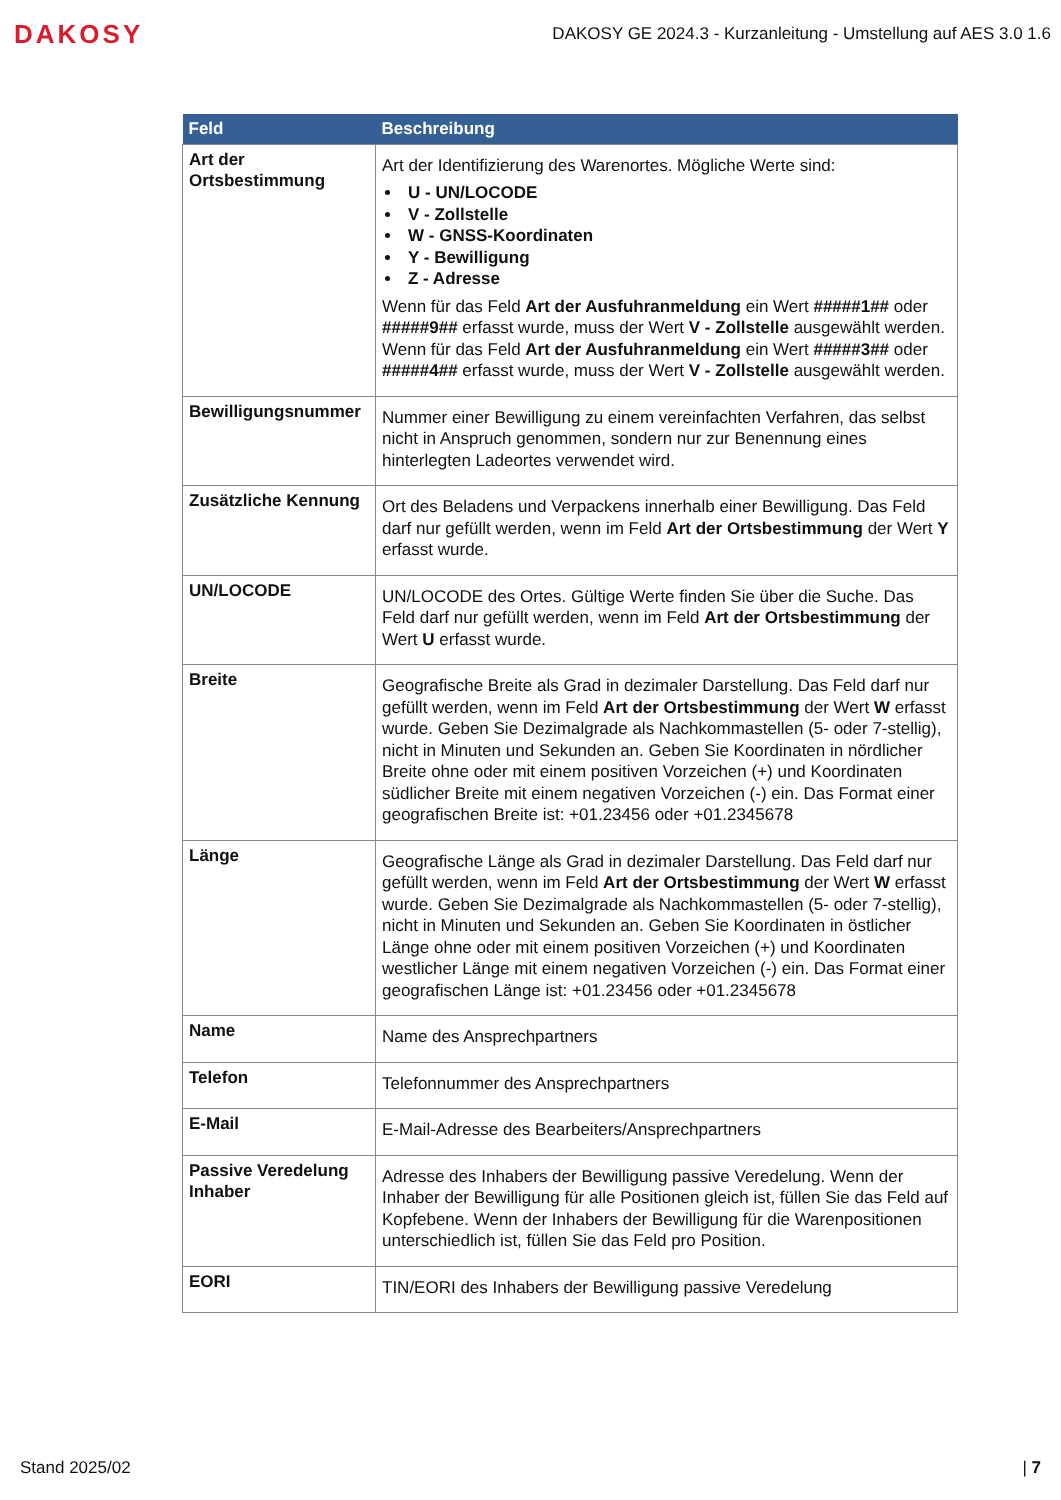DAKOSY
DAKOSY GE 2024.3 - Kurzanleitung - Umstellung auf AES 3.0 1.6
| Feld | Beschreibung |
| --- | --- |
| Art der Ortsbestimmung | Art der Identifizierung des Warenortes. Mögliche Werte sind: U - UN/LOCODE V - Zollstelle W - GNSS-Koordinaten Y - Bewilligung Z - Adresse Wenn für das Feld Art der Ausfuhranmeldung ein Wert #####1## oder #####9## erfasst wurde, muss der Wert V - Zollstelle ausgewählt werden. Wenn für das Feld Art der Ausfuhranmeldung ein Wert #####3## oder #####4## erfasst wurde, muss der Wert V - Zollstelle ausgewählt werden. |
| Bewilligungsnummer | Nummer einer Bewilligung zu einem vereinfachten Verfahren, das selbst nicht in Anspruch genommen, sondern nur zur Benennung eines hinterlegten Ladeortes verwendet wird. |
| Zusätzliche Kennung | Ort des Beladens und Verpackens innerhalb einer Bewilligung. Das Feld darf nur gefüllt werden, wenn im Feld Art der Ortsbestimmung der Wert Y erfasst wurde. |
| UN/LOCODE | UN/LOCODE des Ortes. Gültige Werte finden Sie über die Suche. Das Feld darf nur gefüllt werden, wenn im Feld Art der Ortsbestimmung der Wert U erfasst wurde. |
| Breite | Geografische Breite als Grad in dezimaler Darstellung. Das Feld darf nur gefüllt werden, wenn im Feld Art der Ortsbestimmung der Wert W erfasst wurde. Geben Sie Dezimalgrade als Nachkommastellen (5- oder 7-stellig), nicht in Minuten und Sekunden an. Geben Sie Koordinaten in nördlicher Breite ohne oder mit einem positiven Vorzeichen (+) und Koordinaten südlicher Breite mit einem negativen Vorzeichen (-) ein. Das Format einer geografischen Breite ist: +01.23456 oder +01.2345678 |
| Länge | Geografische Länge als Grad in dezimaler Darstellung. Das Feld darf nur gefüllt werden, wenn im Feld Art der Ortsbestimmung der Wert W erfasst wurde. Geben Sie Dezimalgrade als Nachkommastellen (5- oder 7-stellig), nicht in Minuten und Sekunden an. Geben Sie Koordinaten in östlicher Länge ohne oder mit einem positiven Vorzeichen (+) und Koordinaten westlicher Länge mit einem negativen Vorzeichen (-) ein. Das Format einer geografischen Länge ist: +01.23456 oder +01.2345678 |
| Name | Name des Ansprechpartners |
| Telefon | Telefonnummer des Ansprechpartners |
| E-Mail | E-Mail-Adresse des Bearbeiters/Ansprechpartners |
| Passive Veredelung Inhaber | Adresse des Inhabers der Bewilligung passive Veredelung. Wenn der Inhaber der Bewilligung für alle Positionen gleich ist, füllen Sie das Feld auf Kopfebene. Wenn der Inhabers der Bewilligung für die Warenpositionen unterschiedlich ist, füllen Sie das Feld pro Position. |
| EORI | TIN/EORI des Inhabers der Bewilligung passive Veredelung |
Stand 2025/02 | 7